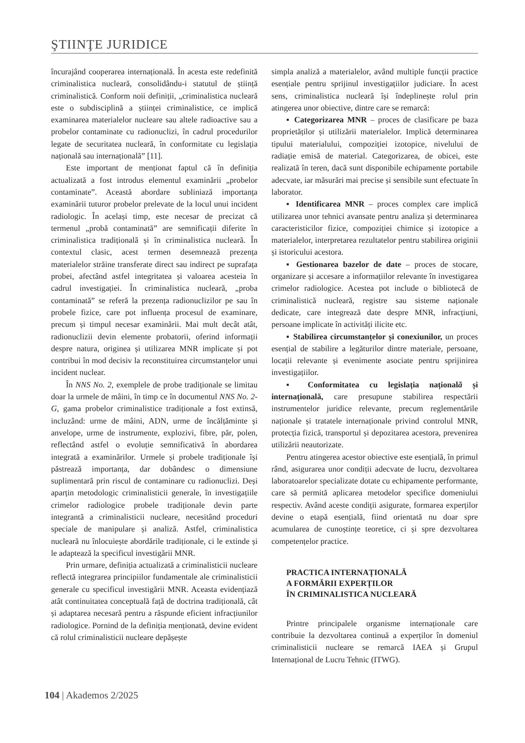ŞTIINŢE JURIDICE
încurajând cooperarea internațională. În acesta este redefinită criminalistica nucleară, consolidându-i statutul de știință criminalistică. Conform noii definiții, „criminalistica nucleară este o subdisciplină a științei criminalistice, ce implică examinarea materialelor nucleare sau altele radioactive sau a probelor contaminate cu radionuclizi, în cadrul procedurilor legate de securitatea nucleară, în conformitate cu legislația națională sau internațională” [11].
Este important de menționat faptul că în definiția actualizată a fost introdus elementul examinării „probelor contaminate”. Această abordare subliniază importanța examinării tuturor probelor prelevate de la locul unui incident radiologic. În același timp, este necesar de precizat că termenul „probă contaminată” are semnificații diferite în criminalistica tradițională și în criminalistica nucleară. În contextul clasic, acest termen desemnează prezența materialelor străine transferate direct sau indirect pe suprafața probei, afectând astfel integritatea și valoarea acesteia în cadrul investigației. În criminalistica nucleară, „proba contaminată” se referă la prezența radionuclizilor pe sau în probele fizice, care pot influența procesul de examinare, precum și timpul necesar examinării. Mai mult decât atât, radionuclizii devin elemente probatorii, oferind informații despre natura, originea și utilizarea MNR implicate și pot contribui în mod decisiv la reconstituirea circumstanțelor unui incident nuclear.
În NNS No. 2, exemplele de probe tradiționale se limitau doar la urmele de mâini, în timp ce în documentul NNS No. 2-G, gama probelor criminalistice tradiționale a fost extinsă, incluzând: urme de mâini, ADN, urme de încălțăminte și anvelope, urme de instrumente, explozivi, fibre, păr, polen, reflectând astfel o evoluție semnificativă în abordarea integrată a examinărilor. Urmele și probele tradiționale își păstrează importanța, dar dobândesc o dimensiune suplimentară prin riscul de contaminare cu radionuclizi. Deși aparțin metodologic criminalisticii generale, în investigațiile crimelor radiologice probele tradiționale devin parte integrantă a criminalisticii nucleare, necesitând proceduri speciale de manipulare și analiză. Astfel, criminalistica nucleară nu înlocuiește abordările tradiționale, ci le extinde și le adaptează la specificul investigării MNR.
Prin urmare, definiția actualizată a criminalisticii nucleare reflectă integrarea principiilor fundamentale ale criminalisticii generale cu specificul investigării MNR. Aceasta evidențiază atât continuitatea conceptuală față de doctrina tradițională, cât și adaptarea necesară pentru a răspunde eficient infracțiunilor radiologice. Pornind de la definiția menționată, devine evident că rolul criminalisticii nucleare depășește
simpla analiză a materialelor, având multiple funcții practice esențiale pentru sprijinul investigațiilor judiciare. În acest sens, criminalistica nucleară își îndeplinește rolul prin atingerea unor obiective, dintre care se remarcă:
▪ Categorizarea MNR – proces de clasificare pe baza proprietăților și utilizării materialelor. Implică determinarea tipului materialului, compoziției izotopice, nivelului de radiație emisă de material. Categorizarea, de obicei, este realizată în teren, dacă sunt disponibile echipamente portabile adecvate, iar măsurări mai precise și sensibile sunt efectuate în laborator.
▪ Identificarea MNR – proces complex care implică utilizarea unor tehnici avansate pentru analiza și determinarea caracteristicilor fizice, compoziției chimice și izotopice a materialelor, interpretarea rezultatelor pentru stabilirea originii și istoricului acestora.
▪ Gestionarea bazelor de date – proces de stocare, organizare și accesare a informațiilor relevante în investigarea crimelor radiologice. Acestea pot include o bibliotecă de criminalistică nucleară, registre sau sisteme naționale dedicate, care integrează date despre MNR, infracțiuni, persoane implicate în activități ilicite etc.
▪ Stabilirea circumstanțelor și conexiunilor, un proces esențial de stabilire a legăturilor dintre materiale, persoane, locații relevante și evenimente asociate pentru sprijinirea investigațiilor.
▪ Conformitatea cu legislația națională și internațională, care presupune stabilirea respectării instrumentelor juridice relevante, precum reglementările naționale și tratatele internaționale privind controlul MNR, protecția fizică, transportul și depozitarea acestora, prevenirea utilizării neautorizate.
Pentru atingerea acestor obiective este esențială, în primul rând, asigurarea unor condiții adecvate de lucru, dezvoltarea laboratoarelor specializate dotate cu echipamente performante, care să permită aplicarea metodelor specifice domeniului respectiv. Având aceste condiții asigurate, formarea experților devine o etapă esențială, fiind orientată nu doar spre acumularea de cunoștințe teoretice, ci și spre dezvoltarea competențelor practice.
PRACTICA INTERNAȚIONALĂ
A FORMĂRII EXPERȚILOR
ÎN CRIMINALISTICA NUCLEARĂ
Printre principalele organisme internaționale care contribuie la dezvoltarea continuă a experților în domeniul criminalisticii nucleare se remarcă IAEA și Grupul Internațional de Lucru Tehnic (ITWG).
104 | Akademos 2/2025